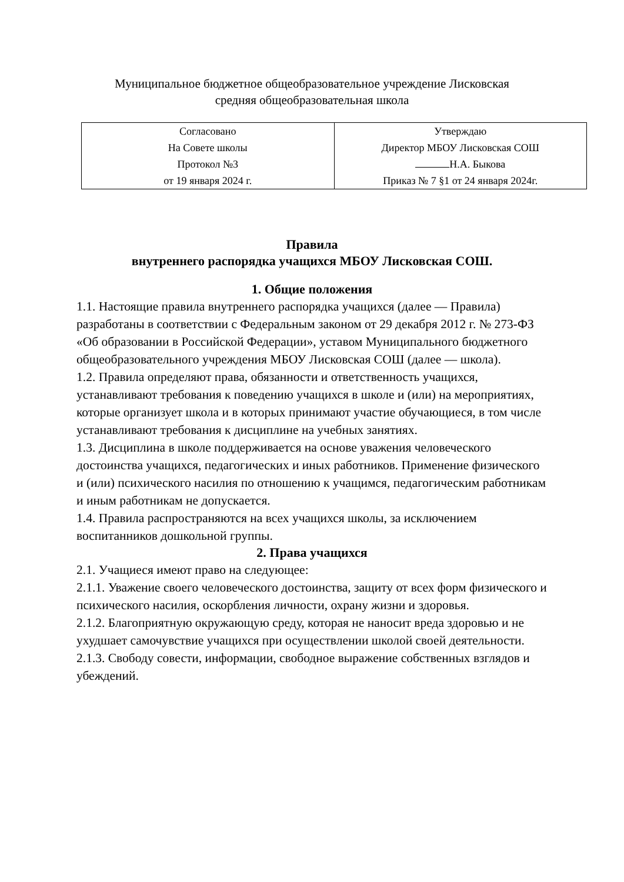Муниципальное бюджетное общеобразовательное учреждение Лисковская
средняя общеобразовательная школа
| Согласовано На Совете школы Протокол №3 от 19 января 2024 г. | Утверждаю Директор МБОУ Лисковская СОШ Н.А. Быкова Приказ № 7 §1 от 24 января 2024г. |
Правила
внутреннего распорядка учащихся МБОУ Лисковская СОШ.
1. Общие положения
1.1. Настоящие правила внутреннего распорядка учащихся (далее — Правила) разработаны в соответствии с Федеральным законом от 29 декабря 2012 г. № 273-ФЗ «Об образовании в Российской Федерации», уставом Муниципального бюджетного общеобразовательного учреждения МБОУ Лисковская СОШ (далее — школа).
1.2. Правила определяют права, обязанности и ответственность учащихся, устанавливают требования к поведению учащихся в школе и (или) на мероприятиях, которые организует школа и в которых принимают участие обучающиеся, в том числе устанавливают требования к дисциплине на учебных занятиях.
1.3. Дисциплина в школе поддерживается на основе уважения человеческого достоинства учащихся, педагогических и иных работников. Применение физического и (или) психического насилия по отношению к учащимся, педагогическим работникам и иным работникам не допускается.
1.4. Правила распространяются на всех учащихся школы, за исключением воспитанников дошкольной группы.
2. Права учащихся
2.1. Учащиеся имеют право на следующее:
2.1.1. Уважение своего человеческого достоинства, защиту от всех форм физического и психического насилия, оскорбления личности, охрану жизни и здоровья.
2.1.2. Благоприятную окружающую среду, которая не наносит вреда здоровью и не ухудшает самочувствие учащихся при осуществлении школой своей деятельности.
2.1.3. Свободу совести, информации, свободное выражение собственных взглядов и убеждений.